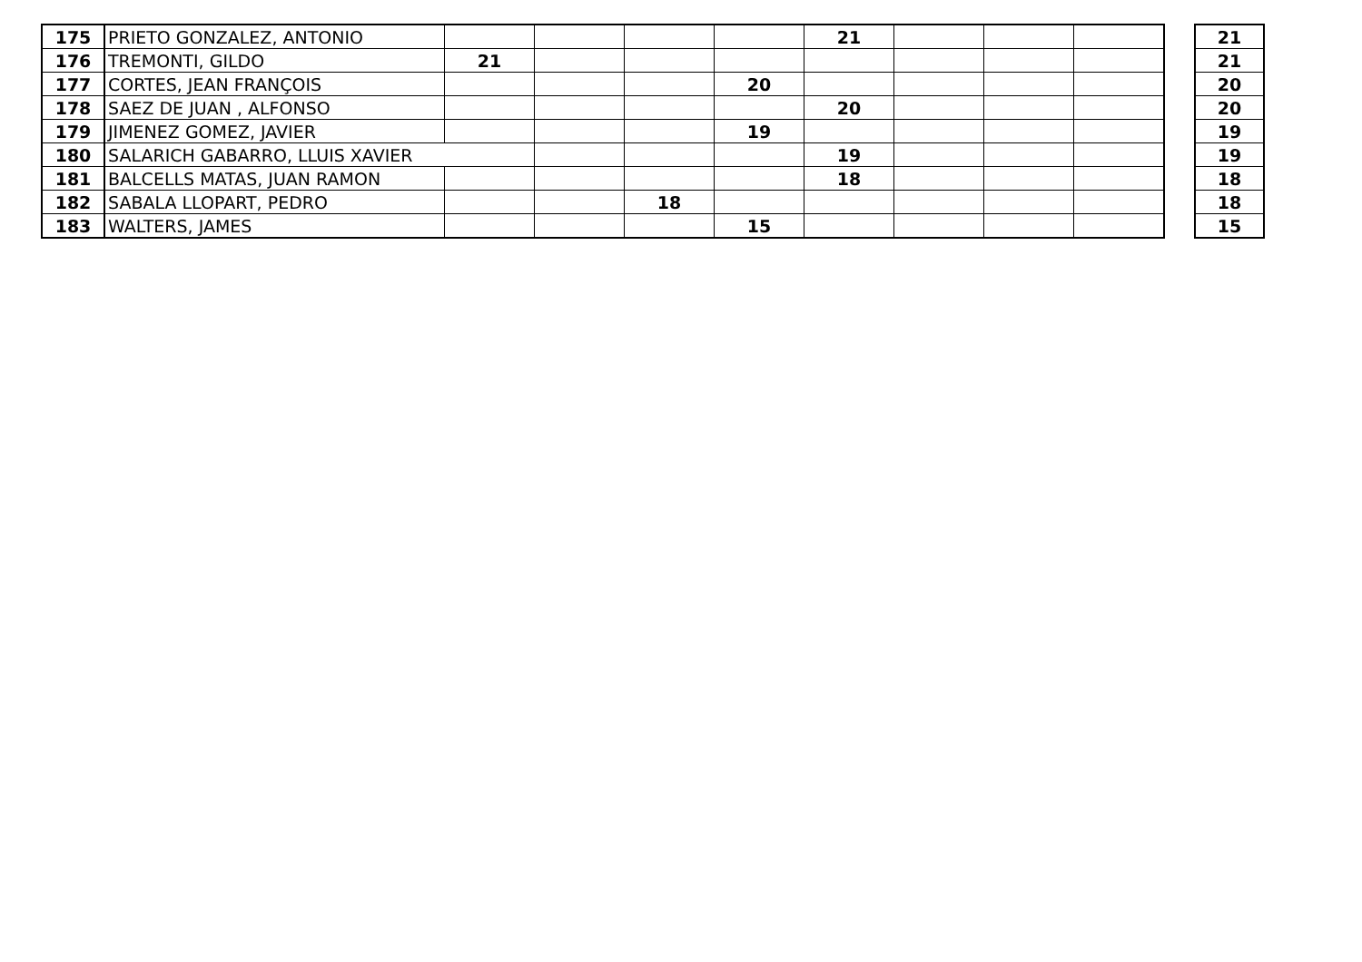| 175 | PRIETO GONZALEZ, ANTONIO | | | | | 21 | | | |
| 176 | TREMONTI, GILDO | 21 | | | | | | | |
| 177 | CORTES, JEAN FRANÇOIS | | | | 20 | | | | |
| 178 | SAEZ DE JUAN , ALFONSO | | | | | 20 | | | |
| 179 | JIMENEZ GOMEZ, JAVIER | | | | 19 | | | | |
| 180 | SALARICH GABARRO, LLUIS XAVIER | | | | | 19 | | | |
| 181 | BALCELLS MATAS, JUAN RAMON | | | | | 18 | | | |
| 182 | SABALA LLOPART, PEDRO | | | 18 | | | | | |
| 183 | WALTERS, JAMES | | | | 15 | | | | |
| 21 |
| 21 |
| 20 |
| 20 |
| 19 |
| 19 |
| 18 |
| 18 |
| 15 |